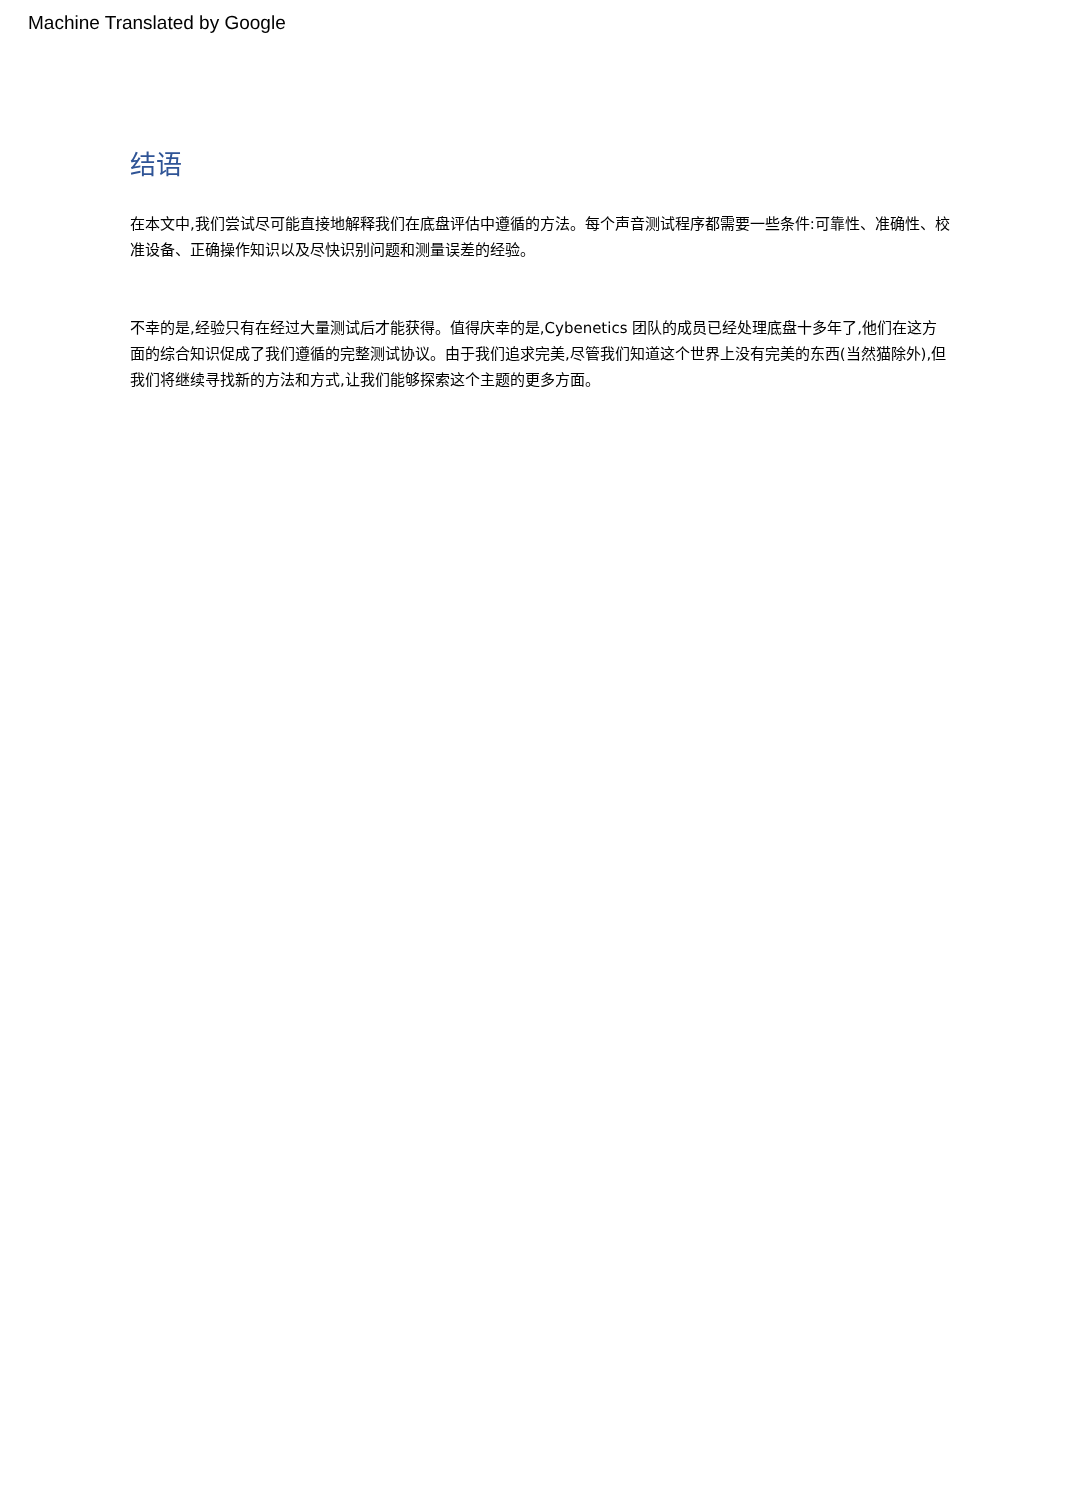Machine Translated by Google
结语
在本文中,我们尝试尽可能直接地解释我们在底盘评估中遵循的方法。每个声音测试程序都需要一些条件:可靠性、准确性、校准设备、正确操作知识以及尽快识别问题和测量误差的经验。
不幸的是,经验只有在经过大量测试后才能获得。值得庆幸的是,Cybenetics 团队的成员已经处理底盘十多年了,他们在这方面的综合知识促成了我们遵循的完整测试协议。由于我们追求完美,尽管我们知道这个世界上没有完美的东西(当然猫除外),但我们将继续寻找新的方法和方式,让我们能够探索这个主题的更多方面。